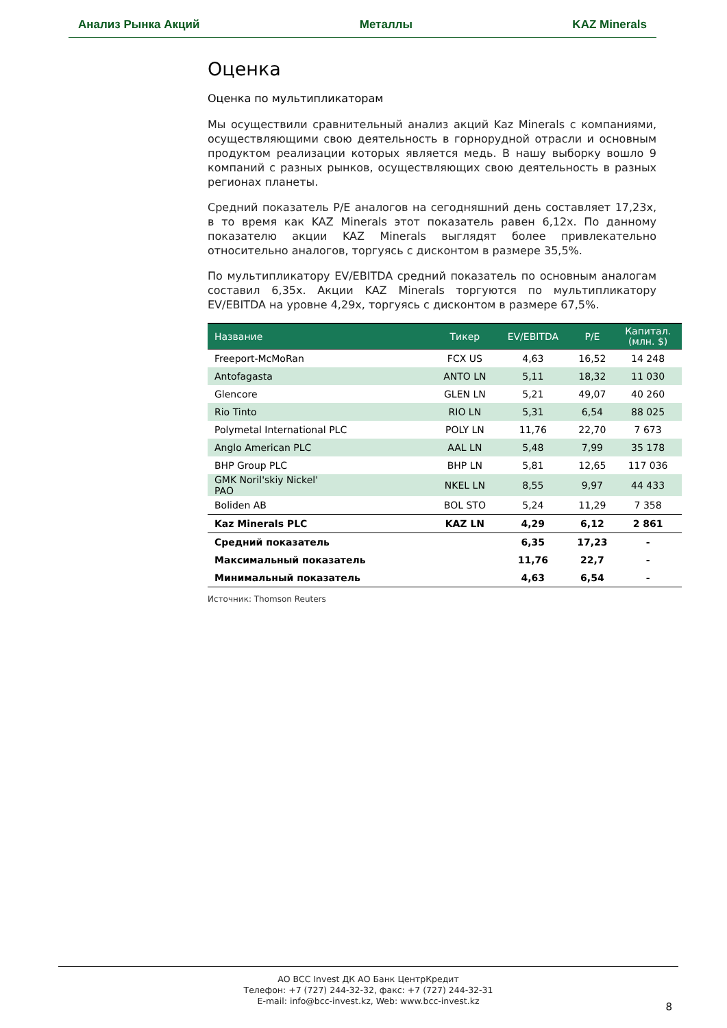Анализ Рынка Акций Металлы KAZ Minerals
Оценка
Оценка по мультипликаторам
Мы осуществили сравнительный анализ акций Kaz Minerals с компаниями, осуществляющими свою деятельность в горнорудной отрасли и основным продуктом реализации которых является медь. В нашу выборку вошло 9 компаний с разных рынков, осуществляющих свою деятельность в разных регионах планеты.
Средний показатель P/E аналогов на сегодняшний день составляет 17,23x, в то время как KAZ Minerals этот показатель равен 6,12x. По данному показателю акции KAZ Minerals выглядят более привлекательно относительно аналогов, торгуясь с дисконтом в размере 35,5%.
По мультипликатору EV/EBITDA средний показатель по основным аналогам составил 6,35x. Акции KAZ Minerals торгуются по мультипликатору EV/EBITDA на уровне 4,29x, торгуясь с дисконтом в размере 67,5%.
| Название | Тикер | EV/EBITDA | P/E | Капитал. (млн. $) |
| --- | --- | --- | --- | --- |
| Freeport-McMoRan | FCX US | 4,63 | 16,52 | 14 248 |
| Antofagasta | ANTO LN | 5,11 | 18,32 | 11 030 |
| Glencore | GLEN LN | 5,21 | 49,07 | 40 260 |
| Rio Tinto | RIO LN | 5,31 | 6,54 | 88 025 |
| Polymetal International PLC | POLY LN | 11,76 | 22,70 | 7 673 |
| Anglo American PLC | AAL LN | 5,48 | 7,99 | 35 178 |
| BHP Group PLC | BHP LN | 5,81 | 12,65 | 117 036 |
| GMK Noril'skiy Nickel' PAO | NKEL LN | 8,55 | 9,97 | 44 433 |
| Boliden AB | BOL STO | 5,24 | 11,29 | 7 358 |
| Kaz Minerals PLC | KAZ LN | 4,29 | 6,12 | 2 861 |
| Средний показатель | | 6,35 | 17,23 | - |
| Максимальный показатель | | 11,76 | 22,7 | - |
| Минимальный показатель | | 4,63 | 6,54 | - |
Источник: Thomson Reuters
АО BCC Invest ДК АО Банк ЦентрКредит
Телефон: +7 (727) 244-32-32, факс: +7 (727) 244-32-31
E-mail: info@bcc-invest.kz, Web: www.bcc-invest.kz
8